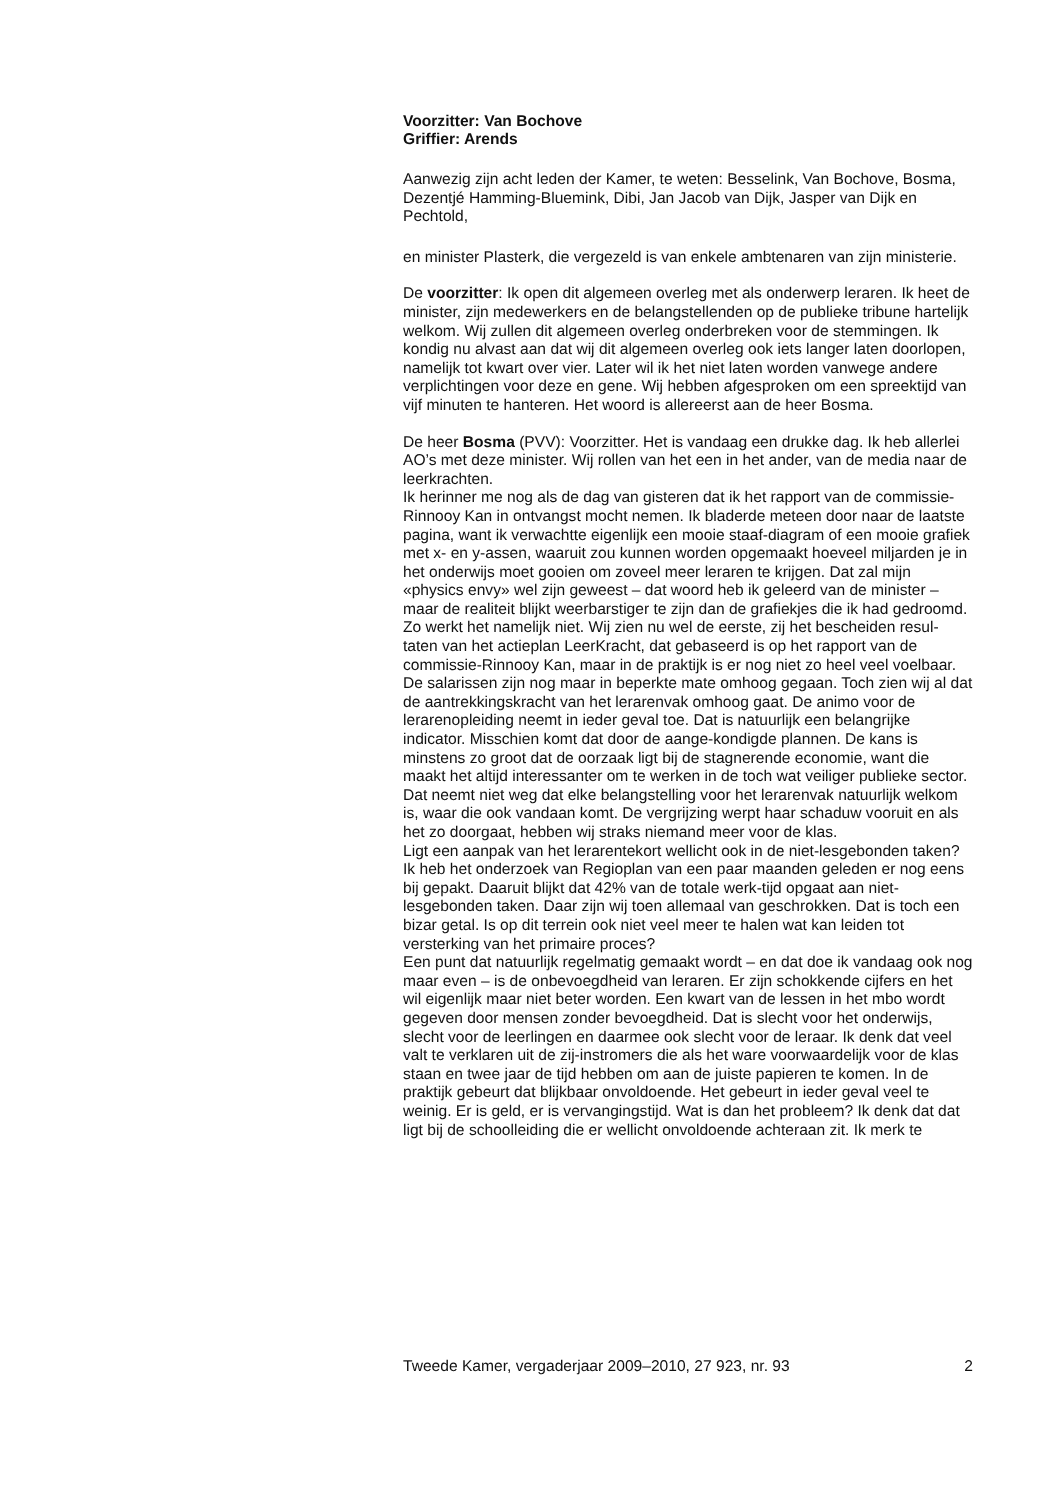Voorzitter: Van Bochove
Griffier: Arends
Aanwezig zijn acht leden der Kamer, te weten: Besselink, Van Bochove, Bosma, Dezentjé Hamming-Bluemink, Dibi, Jan Jacob van Dijk, Jasper van Dijk en Pechtold,
en minister Plasterk, die vergezeld is van enkele ambtenaren van zijn ministerie.
De voorzitter: Ik open dit algemeen overleg met als onderwerp leraren. Ik heet de minister, zijn medewerkers en de belangstellenden op de publieke tribune hartelijk welkom. Wij zullen dit algemeen overleg onderbreken voor de stemmingen. Ik kondig nu alvast aan dat wij dit algemeen overleg ook iets langer laten doorlopen, namelijk tot kwart over vier. Later wil ik het niet laten worden vanwege andere verplichtingen voor deze en gene. Wij hebben afgesproken om een spreektijd van vijf minuten te hanteren. Het woord is allereerst aan de heer Bosma.
De heer Bosma (PVV): Voorzitter. Het is vandaag een drukke dag. Ik heb allerlei AO’s met deze minister. Wij rollen van het een in het ander, van de media naar de leerkrachten.
Ik herinner me nog als de dag van gisteren dat ik het rapport van de commissie-Rinnooy Kan in ontvangst mocht nemen. Ik bladerde meteen door naar de laatste pagina, want ik verwachtte eigenlijk een mooie staaf-diagram of een mooie grafiek met x- en y-assen, waaruit zou kunnen worden opgemaakt hoeveel miljarden je in het onderwijs moet gooien om zoveel meer leraren te krijgen. Dat zal mijn «physics envy» wel zijn geweest – dat woord heb ik geleerd van de minister – maar de realiteit blijkt weerbarstiger te zijn dan de grafiekjes die ik had gedroomd. Zo werkt het namelijk niet. Wij zien nu wel de eerste, zij het bescheiden resul-taten van het actieplan LeerKracht, dat gebaseerd is op het rapport van de commissie-Rinnooy Kan, maar in de praktijk is er nog niet zo heel veel voelbaar. De salarissen zijn nog maar in beperkte mate omhoog gegaan. Toch zien wij al dat de aantrekkingskracht van het lerarenvak omhoog gaat. De animo voor de lerarenopleiding neemt in ieder geval toe. Dat is natuurlijk een belangrijke indicator. Misschien komt dat door de aange-kondigde plannen. De kans is minstens zo groot dat de oorzaak ligt bij de stagnerende economie, want die maakt het altijd interessanter om te werken in de toch wat veiliger publieke sector. Dat neemt niet weg dat elke belangstelling voor het lerarenvak natuurlijk welkom is, waar die ook vandaan komt. De vergrijzing werpt haar schaduw vooruit en als het zo doorgaat, hebben wij straks niemand meer voor de klas.
Ligt een aanpak van het lerarentekort wellicht ook in de niet-lesgebonden taken? Ik heb het onderzoek van Regioplan van een paar maanden geleden er nog eens bij gepakt. Daaruit blijkt dat 42% van de totale werk-tijd opgaat aan niet-lesgebonden taken. Daar zijn wij toen allemaal van geschrokken. Dat is toch een bizar getal. Is op dit terrein ook niet veel meer te halen wat kan leiden tot versterking van het primaire proces?
Een punt dat natuurlijk regelmatig gemaakt wordt – en dat doe ik vandaag ook nog maar even – is de onbevoegdheid van leraren. Er zijn schokkende cijfers en het wil eigenlijk maar niet beter worden. Een kwart van de lessen in het mbo wordt gegeven door mensen zonder bevoegdheid. Dat is slecht voor het onderwijs, slecht voor de leerlingen en daarmee ook slecht voor de leraar. Ik denk dat veel valt te verklaren uit de zij-instromers die als het ware voorwaardelijk voor de klas staan en twee jaar de tijd hebben om aan de juiste papieren te komen. In de praktijk gebeurt dat blijkbaar onvoldoende. Het gebeurt in ieder geval veel te weinig. Er is geld, er is vervangingstijd. Wat is dan het probleem? Ik denk dat dat ligt bij de schoolleiding die er wellicht onvoldoende achteraan zit. Ik merk te
Tweede Kamer, vergaderjaar 2009–2010, 27 923, nr. 93 2